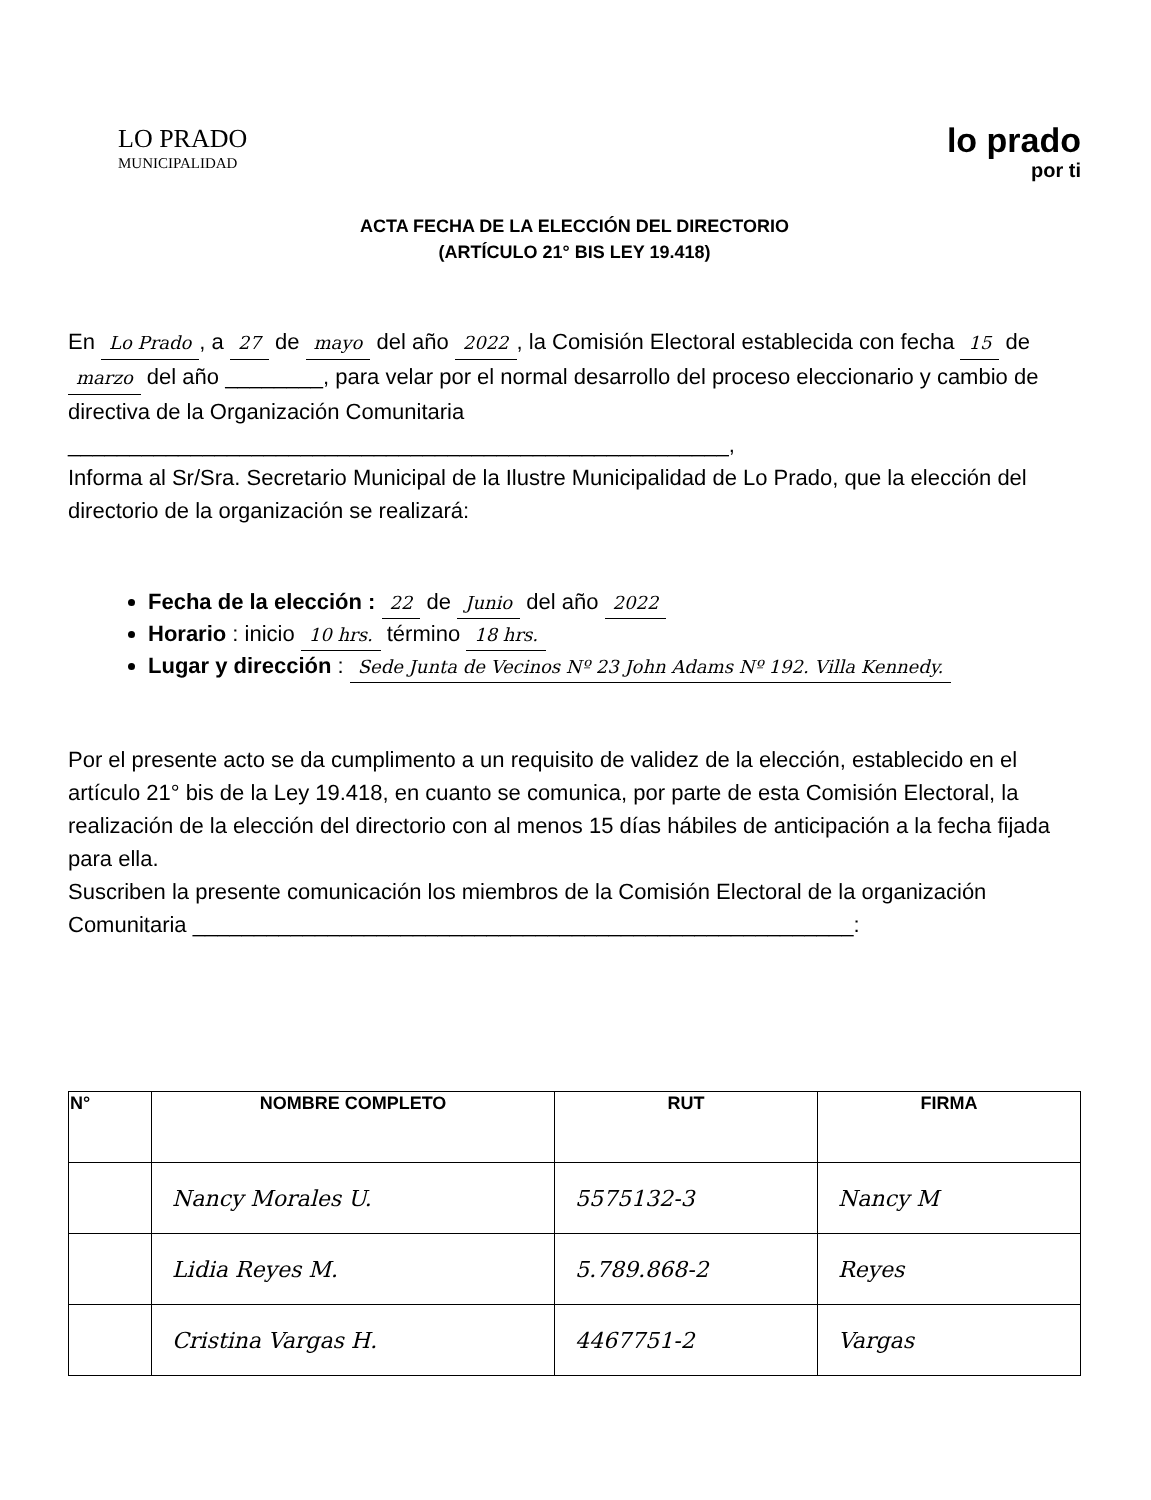LO PRADO
MUNICIPALIDAD
lo prado
por ti
ACTA FECHA DE LA ELECCIÓN DEL DIRECTORIO
(ARTÍCULO 21° BIS LEY 19.418)
En Lo Prado, a 27 de mayo del año 2022, la Comisión Electoral establecida con fecha 15 de marzo del año ________, para velar por el normal desarrollo del proceso eleccionario y cambio de directiva de la Organización Comunitaria ______________________________________________________,
Informa al Sr/Sra. Secretario Municipal de la Ilustre Municipalidad de Lo Prado, que la elección del directorio de la organización se realizará:
Fecha de la elección : 22 de Junio del año 2022
Horario : inicio 10 hrs. término 18 hrs.
Lugar y dirección : Sede Junta de Vecinos Nº 23 John Adams Nº 192. Villa Kennedy.
Por el presente acto se da cumplimento a un requisito de validez de la elección, establecido en el artículo 21° bis de la Ley 19.418, en cuanto se comunica, por parte de esta Comisión Electoral, la realización de la elección del directorio con al menos 15 días hábiles de anticipación a la fecha fijada para ella.
Suscriben la presente comunicación los miembros de la Comisión Electoral de la organización Comunitaria ______________________________________________________:
| N° | NOMBRE COMPLETO | RUT | FIRMA |
| --- | --- | --- | --- |
| | Nancy Morales U. | 5575132-3 | Nancy M |
| | Lidia Reyes M. | 5.789.868-2 | Reyes |
| | Cristina Vargas H. | 4467751-2 | Vargas |